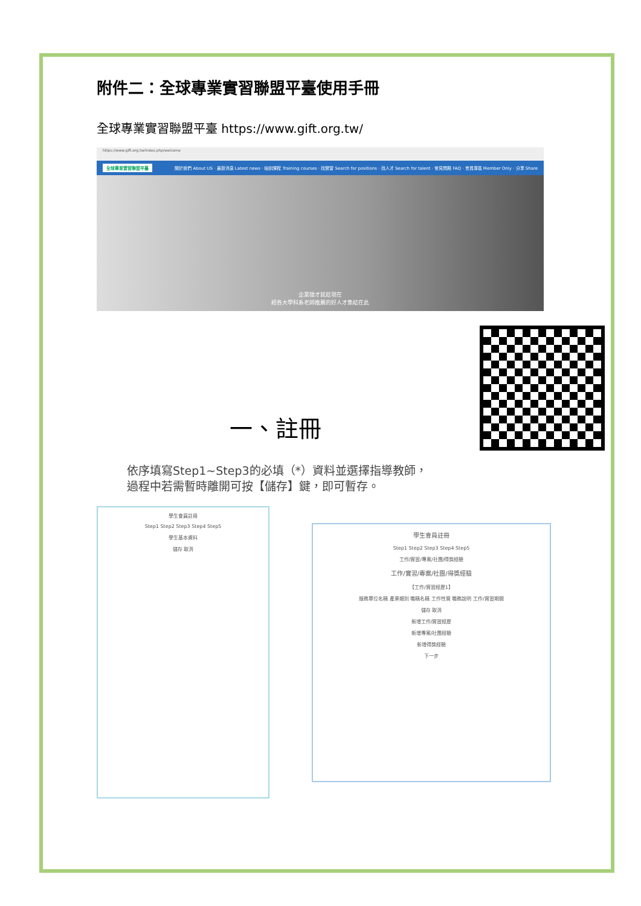附件二：全球專業實習聯盟平臺使用手冊
全球專業實習聯盟平臺 https://www.gift.org.tw/
https://www.gift.org.tw/index.php/welcome
全球專業實習聯盟平臺 關於我們 About US · 最新消息 Latest news · 培訓課程 Training courses · 找實習 Search for positions · 找人才 Search for talent · 常見問題 FAQ · 會員專區 Member Only · 分享 Share
企業徵才就趁現在
經各大學科系老師推薦的好人才集結在此
一、註冊
依序填寫Step1~Step3的必填（*）資料並選擇指導教師，
過程中若需暫時離開可按【儲存】鍵，即可暫存。
學生會員註冊
Step1 Step2 Step3 Step4 Step5
學生基本資料
儲存 取消
學生會員註冊
Step1 Step2 Step3 Step4 Step5
工作/實習/專案/社團/得獎經驗
工作/實習/專案/社團/得獎經驗
【工作/實習經歷1】
服務單位名稱 產業類別 職稱名稱 工作性質 職務說明 工作/實習期間
儲存 取消
新增工作/實習經歷
新增專案/社團經驗
新增得獎經驗
下一步